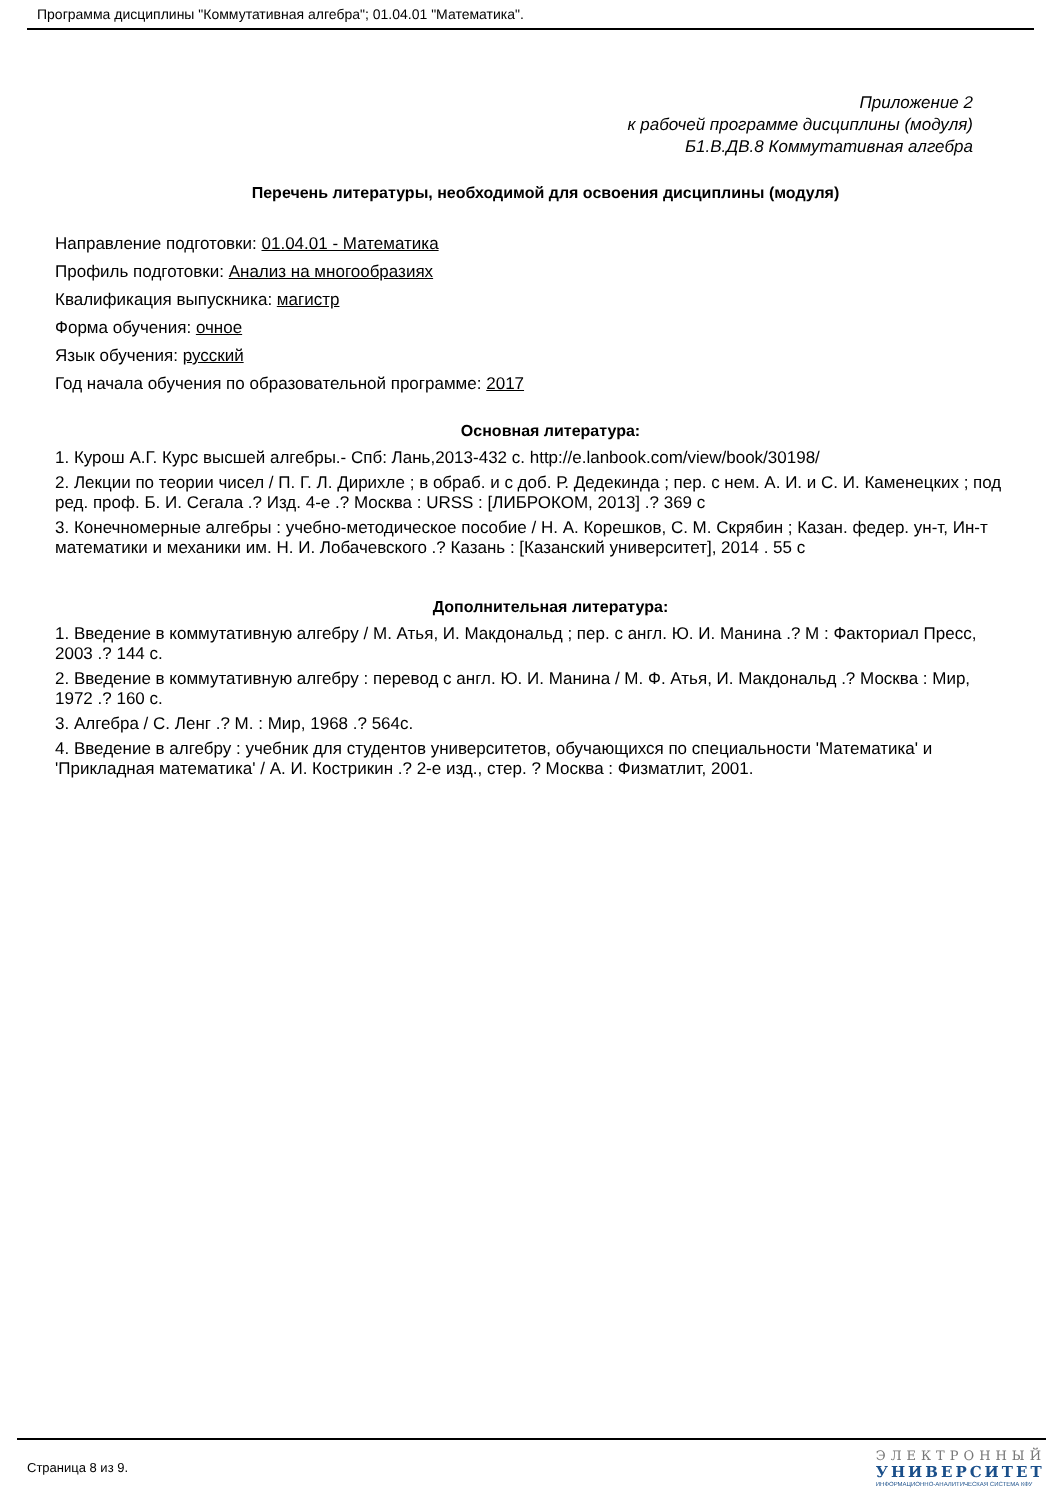Программа дисциплины "Коммутативная алгебра"; 01.04.01 "Математика".
Приложение 2
к рабочей программе дисциплины (модуля)
Б1.В.ДВ.8 Коммутативная алгебра
Перечень литературы, необходимой для освоения дисциплины (модуля)
Направление подготовки: 01.04.01 - Математика
Профиль подготовки: Анализ на многообразиях
Квалификация выпускника: магистр
Форма обучения: очное
Язык обучения: русский
Год начала обучения по образовательной программе: 2017
Основная литература:
1. Курош А.Г. Курс высшей алгебры.- Спб: Лань,2013-432 с. http://e.lanbook.com/view/book/30198/
2. Лекции по теории чисел / П. Г. Л. Дирихле ; в обраб. и с доб. Р. Дедекинда ; пер. с нем. А. И. и С. И. Каменецких ; под ред. проф. Б. И. Сегала .? Изд. 4-е .? Москва : URSS : [ЛИБРОКОМ, 2013] .? 369 с
3. Конечномерные алгебры : учебно-методическое пособие / Н. А. Корешков, С. М. Скрябин ; Казан. федер. ун-т, Ин-т математики и механики им. Н. И. Лобачевского .? Казань : [Казанский университет], 2014 . 55 с
Дополнительная литература:
1. Введение в коммутативную алгебру / М. Атья, И. Макдональд ; пер. с англ. Ю. И. Манина .? М : Факториал Пресс, 2003 .? 144 с.
2. Введение в коммутативную алгебру : перевод с англ. Ю. И. Манина / М. Ф. Атья, И. Макдональд .? Москва : Мир, 1972 .? 160 с.
3. Алгебра / С. Ленг .? М. : Мир, 1968 .? 564с.
4. Введение в алгебру : учебник для студентов университетов, обучающихся по специальности 'Математика' и 'Прикладная математика' / А. И. Кострикин .? 2-е изд., стер. ? Москва : Физматлит, 2001.
Страница 8 из 9.
ЭЛЕКТРОННЫЙ
УНИВЕРСИТЕТ
ИНФОРМАЦИОННО-АНАЛИТИЧЕСКАЯ СИСТЕМА КФУ